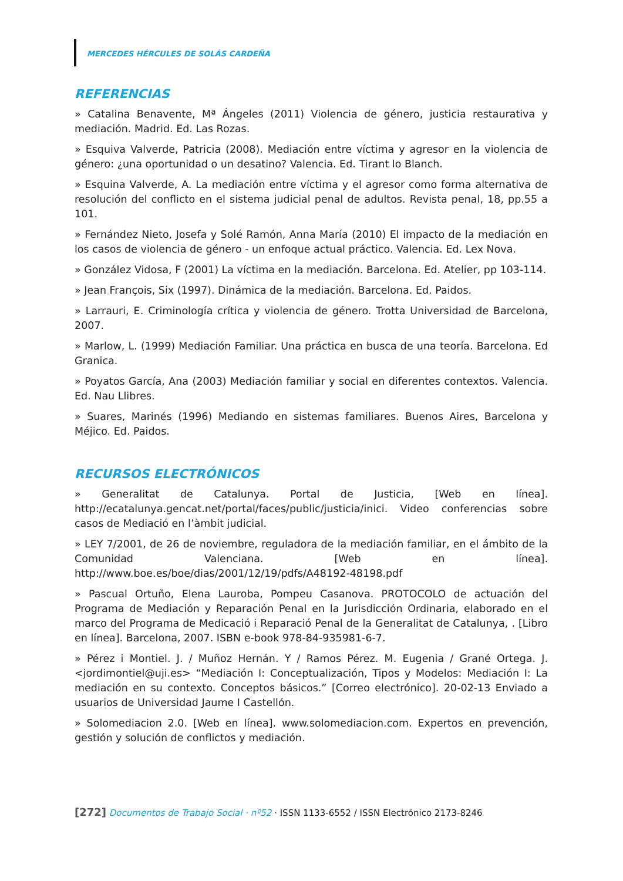MERCEDES HÉRCULES DE SOLÁS CARDEÑA
REFERENCIAS
» Catalina Benavente, Mª Ángeles (2011) Violencia de género, justicia restaurativa y mediación. Madrid. Ed. Las Rozas.
» Esquiva Valverde, Patricia (2008). Mediación entre víctima y agresor en la violencia de género: ¿una oportunidad o un desatino? Valencia. Ed. Tirant lo Blanch.
» Esquina Valverde, A. La mediación entre víctima y el agresor como forma alternativa de resolución del conflicto en el sistema judicial penal de adultos. Revista penal, 18, pp.55 a 101.
» Fernández Nieto, Josefa y Solé Ramón, Anna María (2010) El impacto de la mediación en los casos de violencia de género - un enfoque actual práctico. Valencia. Ed. Lex Nova.
» González Vidosa, F (2001) La víctima en la mediación. Barcelona. Ed. Atelier, pp 103-114.
» Jean François, Six (1997). Dinámica de la mediación. Barcelona. Ed. Paidos.
» Larrauri, E. Criminología crítica y violencia de género. Trotta Universidad de Barcelona, 2007.
» Marlow, L. (1999) Mediación Familiar. Una práctica en busca de una teoría. Barcelona. Ed Granica.
» Poyatos García, Ana (2003) Mediación familiar y social en diferentes contextos. Valencia. Ed. Nau Llibres.
» Suares, Marinés (1996) Mediando en sistemas familiares. Buenos Aires, Barcelona y Méjico. Ed. Paidos.
RECURSOS ELECTRÓNICOS
» Generalitat de Catalunya. Portal de Justicia, [Web en línea]. http://ecatalunya.gencat.net/portal/faces/public/justicia/inici. Video conferencias sobre casos de Mediació en l’àmbit judicial.
» LEY 7/2001, de 26 de noviembre, reguladora de la mediación familiar, en el ámbito de la Comunidad Valenciana. [Web en línea]. http://www.boe.es/boe/dias/2001/12/19/pdfs/A48192-48198.pdf
» Pascual Ortuño, Elena Lauroba, Pompeu Casanova. PROTOCOLO de actuación del Programa de Mediación y Reparación Penal en la Jurisdicción Ordinaria, elaborado en el marco del Programa de Medicació i Reparació Penal de la Generalitat de Catalunya, . [Libro en línea]. Barcelona, 2007. ISBN e-book 978-84-935981-6-7.
» Pérez i Montiel. J. / Muñoz Hernán. Y / Ramos Pérez. M. Eugenia / Grané Ortega. J. <jordimontiel@uji.es> “Mediación I: Conceptualización, Tipos y Modelos: Mediación I: La mediación en su contexto. Conceptos básicos.” [Correo electrónico]. 20-02-13 Enviado a usuarios de Universidad Jaume I Castellón.
» Solomediacion 2.0. [Web en línea]. www.solomediacion.com. Expertos en prevención, gestión y solución de conflictos y mediación.
[272] Documentos de Trabajo Social · nº52 · ISSN 1133-6552 / ISSN Electrónico 2173-8246